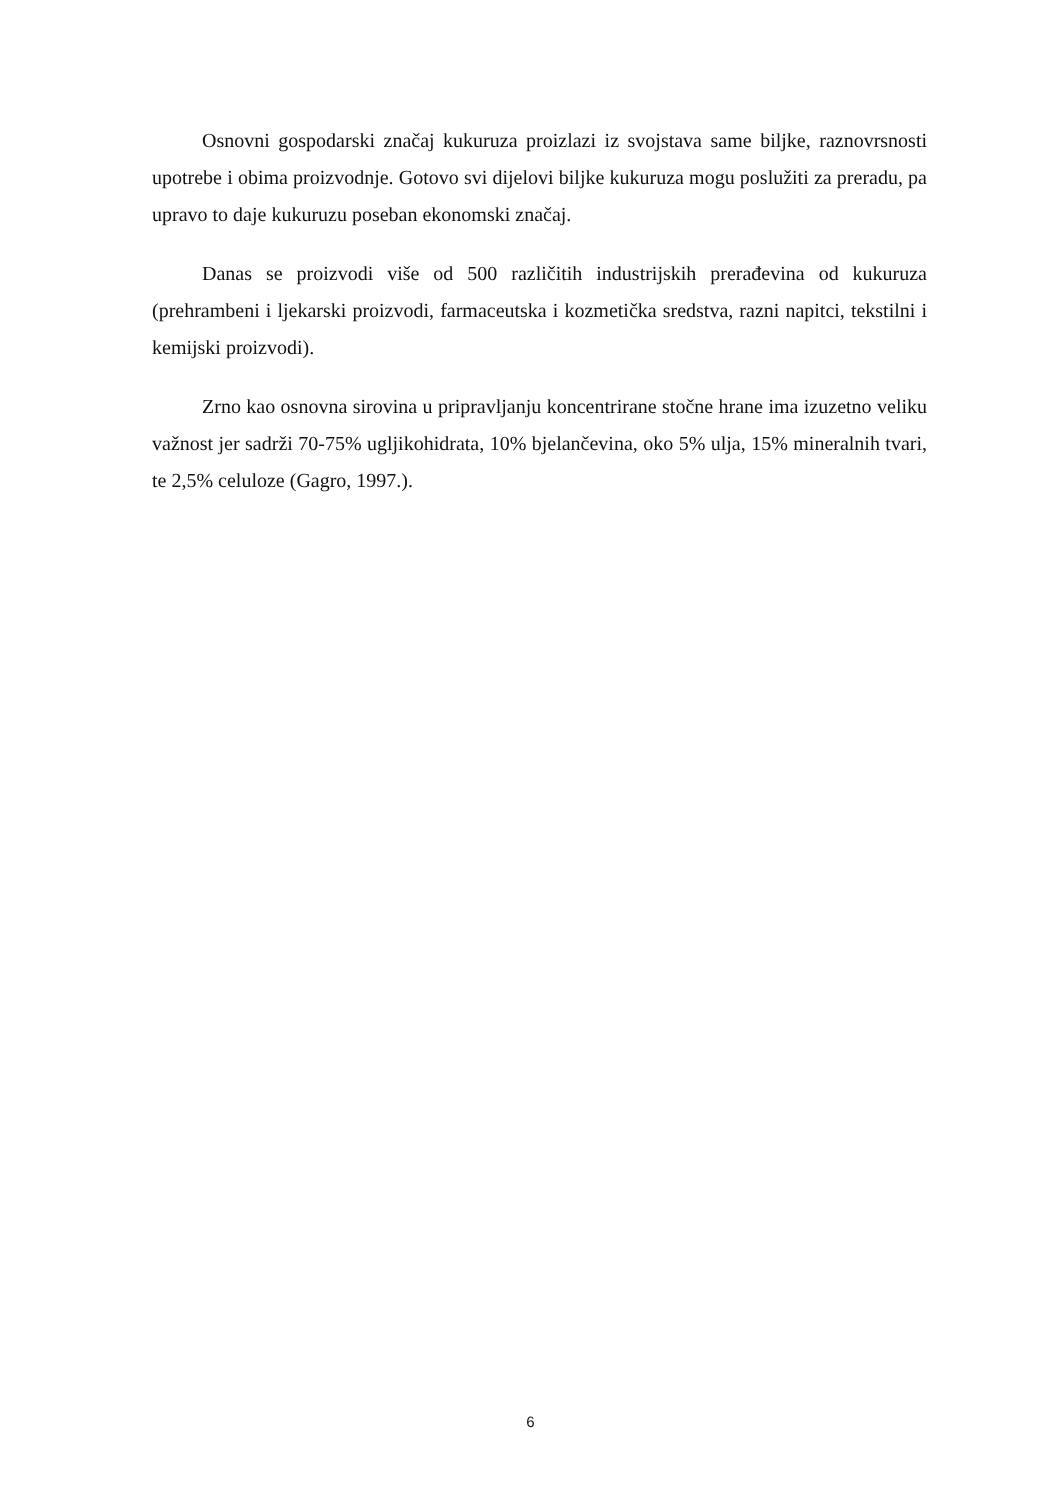Osnovni gospodarski značaj kukuruza proizlazi iz svojstava same biljke, raznovrsnosti upotrebe i obima proizvodnje. Gotovo svi dijelovi biljke kukuruza mogu poslužiti za preradu, pa upravo to daje kukuruzu poseban ekonomski značaj.
Danas se proizvodi više od 500 različitih industrijskih prerađevina od kukuruza (prehrambeni i ljekarski proizvodi, farmaceutska i kozmetička sredstva, razni napitci, tekstilni i kemijski proizvodi).
Zrno kao osnovna sirovina u pripravljanju koncentrirane stočne hrane ima izuzetno veliku važnost jer sadrži 70-75% ugljikohidrata, 10% bjelančevina, oko 5% ulja, 15% mineralnih tvari, te 2,5% celuloze (Gagro, 1997.).
6